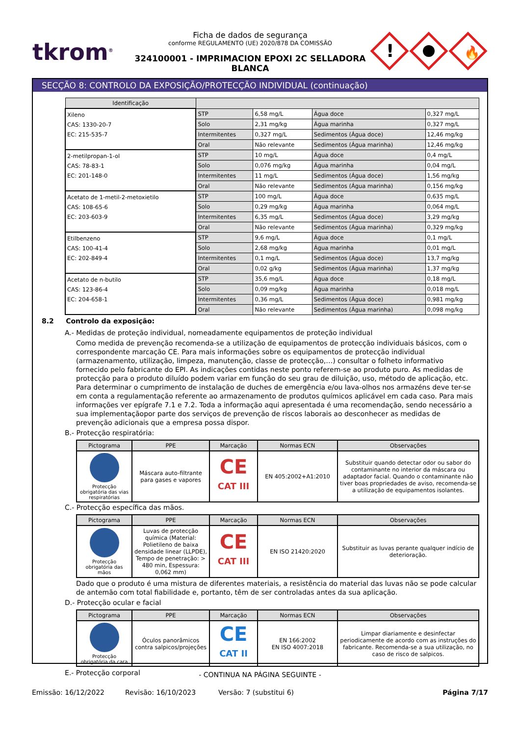tkrom<sup>®</sup>
Ficha de dados de segurança
conforme REGULAMENTO (UE) 2020/878 DA COMISSÃO
324100001 - IMPRIMACION EPOXI 2C SELLADORA
BLANCA
!
🔥
SECÇÃO 8: CONTROLO DA EXPOSIÇÃO/PROTECÇÃO INDIVIDUAL (continuação)
| Identificação | | | | |
| --- | --- | --- | --- | --- |
| Xileno CAS: 1330-20-7 EC: 215-535-7 | STP | 6,58 mg/L | Água doce | 0,327 mg/L |
| | Solo | 2,31 mg/kg | Água marinha | 0,327 mg/L |
| | Intermitentes | 0,327 mg/L | Sedimentos (Água doce) | 12,46 mg/kg |
| | Oral | Não relevante | Sedimentos (Água marinha) | 12,46 mg/kg |
| 2-metilpropan-1-ol CAS: 78-83-1 EC: 201-148-0 | STP | 10 mg/L | Água doce | 0,4 mg/L |
| | Solo | 0,076 mg/kg | Água marinha | 0,04 mg/L |
| | Intermitentes | 11 mg/L | Sedimentos (Água doce) | 1,56 mg/kg |
| | Oral | Não relevante | Sedimentos (Água marinha) | 0,156 mg/kg |
| Acetato de 1-metil-2-metoxietilo CAS: 108-65-6 EC: 203-603-9 | STP | 100 mg/L | Água doce | 0,635 mg/L |
| | Solo | 0,29 mg/kg | Água marinha | 0,064 mg/L |
| | Intermitentes | 6,35 mg/L | Sedimentos (Água doce) | 3,29 mg/kg |
| | Oral | Não relevante | Sedimentos (Água marinha) | 0,329 mg/kg |
| Etilbenzeno CAS: 100-41-4 EC: 202-849-4 | STP | 9,6 mg/L | Água doce | 0,1 mg/L |
| | Solo | 2,68 mg/kg | Água marinha | 0,01 mg/L |
| | Intermitentes | 0,1 mg/L | Sedimentos (Água doce) | 13,7 mg/kg |
| | Oral | 0,02 g/kg | Sedimentos (Água marinha) | 1,37 mg/kg |
| Acetato de n-butilo CAS: 123-86-4 EC: 204-658-1 | STP | 35,6 mg/L | Água doce | 0,18 mg/L |
| | Solo | 0,09 mg/kg | Água marinha | 0,018 mg/L |
| | Intermitentes | 0,36 mg/L | Sedimentos (Água doce) | 0,981 mg/kg |
| | Oral | Não relevante | Sedimentos (Água marinha) | 0,098 mg/kg |
8.2 Controlo da exposição:
A.- Medidas de proteção individual, nomeadamente equipamentos de proteção individual
Como medida de prevenção recomenda-se a utilização de equipamentos de protecção individuais básicos, com o correspondente marcação CE. Para mais informações sobre os equipamentos de protecção individual (armazenamento, utilização, limpeza, manutenção, classe de protecção,…) consultar o folheto informativo fornecido pelo fabricante do EPI. As indicações contidas neste ponto referem-se ao produto puro. As medidas de protecção para o produto diluído podem variar em função do seu grau de diluição, uso, método de aplicação, etc. Para determinar o cumprimento de instalação de duches de emergência e/ou lava-olhos nos armazéns deve ter-se em conta a regulamentação referente ao armazenamento de produtos químicos aplicável em cada caso. Para mais informações ver epígrafe 7.1 e 7.2. Toda a informação aqui apresentada é uma recomendação, sendo necessário a sua implementaçãopor parte dos serviços de prevenção de riscos laborais ao desconhecer as medidas de prevenção adicionais que a empresa possa dispor.
B.- Protecção respiratória:
| Pictograma | PPE | Marcação | Normas ECN | Observações |
| --- | --- | --- | --- | --- |
| Protecção obrigatória das vias respiratórias | Máscara auto-filtrante para gases e vapores | CE CAT III | EN 405:2002+A1:2010 | Substituir quando detectar odor ou sabor do contaminante no interior da máscara ou adaptador facial. Quando o contaminante não tiver boas propriedades de aviso, recomenda-se a utilização de equipamentos isolantes. |
C.- Protecção específica das mãos.
| Pictograma | PPE | Marcação | Normas ECN | Observações |
| --- | --- | --- | --- | --- |
| Protecção obrigatória das mãos | Luvas de protecção química (Material: Polietileno de baixa densidade linear (LLPDE), Tempo de penetração: > 480 min, Espessura: 0,062 mm) | CE CAT III | EN ISO 21420:2020 | Substituir as luvas perante qualquer indício de deterioração. |
Dado que o produto é uma mistura de diferentes materiais, a resistência do material das luvas não se pode calcular de antemão com total fiabilidade e, portanto, têm de ser controladas antes da sua aplicação.
D.- Protecção ocular e facial
| Pictograma | PPE | Marcação | Normas ECN | Observações |
| --- | --- | --- | --- | --- |
| Protecção obrigatória da cara | Óculos panorâmicos contra salpicos/projeções | CE CAT II | EN 166:2002 EN ISO 4007:2018 | Limpar diariamente e desinfectar periodicamente de acordo com as instruções do fabricante. Recomenda-se a sua utilização, no caso de risco de salpicos. |
E.- Protecção corporal
- CONTINUA NA PÁGINA SEGUINTE -
Emissão: 16/12/2022 Revisão: 16/10/2023 Versão: 7 (substitui 6) Página 7/17